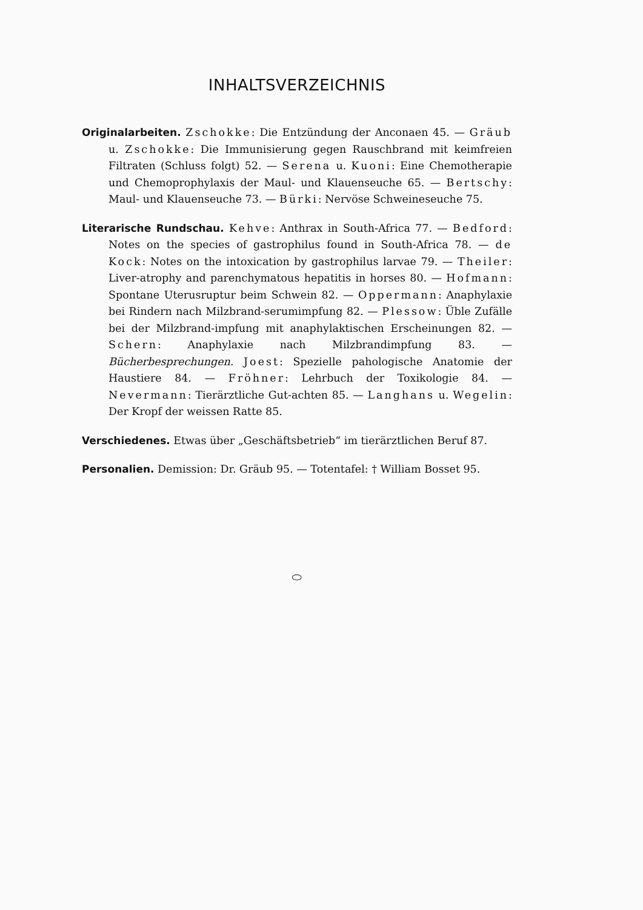INHALTSVERZEICHNIS
Originalarbeiten. Zschokke: Die Entzündung der Anconaen 45. — Gräub u. Zschokke: Die Immunisierung gegen Rauschbrand mit keimfreien Filtraten (Schluss folgt) 52. — Serena u. Kuoni: Eine Chemotherapie und Chemoprophylaxis der Maul- und Klauenseuche 65. — Bertschy: Maul- und Klauenseuche 73. — Bürki: Nervöse Schweineseuche 75.
Literarische Rundschau. Kehve: Anthrax in South-Africa 77. — Bedford: Notes on the species of gastrophilus found in South-Africa 78. — de Kock: Notes on the intoxication by gastrophilus larvae 79. — Theiler: Liver-atrophy and parenchymatous hepatitis in horses 80. — Hofmann: Spontane Uterusruptur beim Schwein 82. — Oppermann: Anaphylaxie bei Rindern nach Milzbrand-serumimpfung 82. — Plessow: Üble Zufälle bei der Milzbrand-impfung mit anaphylaktischen Erscheinungen 82. — Schern: Anaphylaxie nach Milzbrandimpfung 83. — Bücherbesprechungen. Joest: Spezielle pahologische Anatomie der Haustiere 84. — Fröhner: Lehrbuch der Toxikologie 84. — Nevermann: Tierärztliche Gut-achten 85. — Langhans u. Wegelin: Der Kropf der weissen Ratte 85.
Verschiedenes. Etwas über „Geschäftsbetrieb“ im tierärztlichen Beruf 87.
Personalien. Demission: Dr. Gräub 95. — Totentafel: † William Bosset 95.
⬭